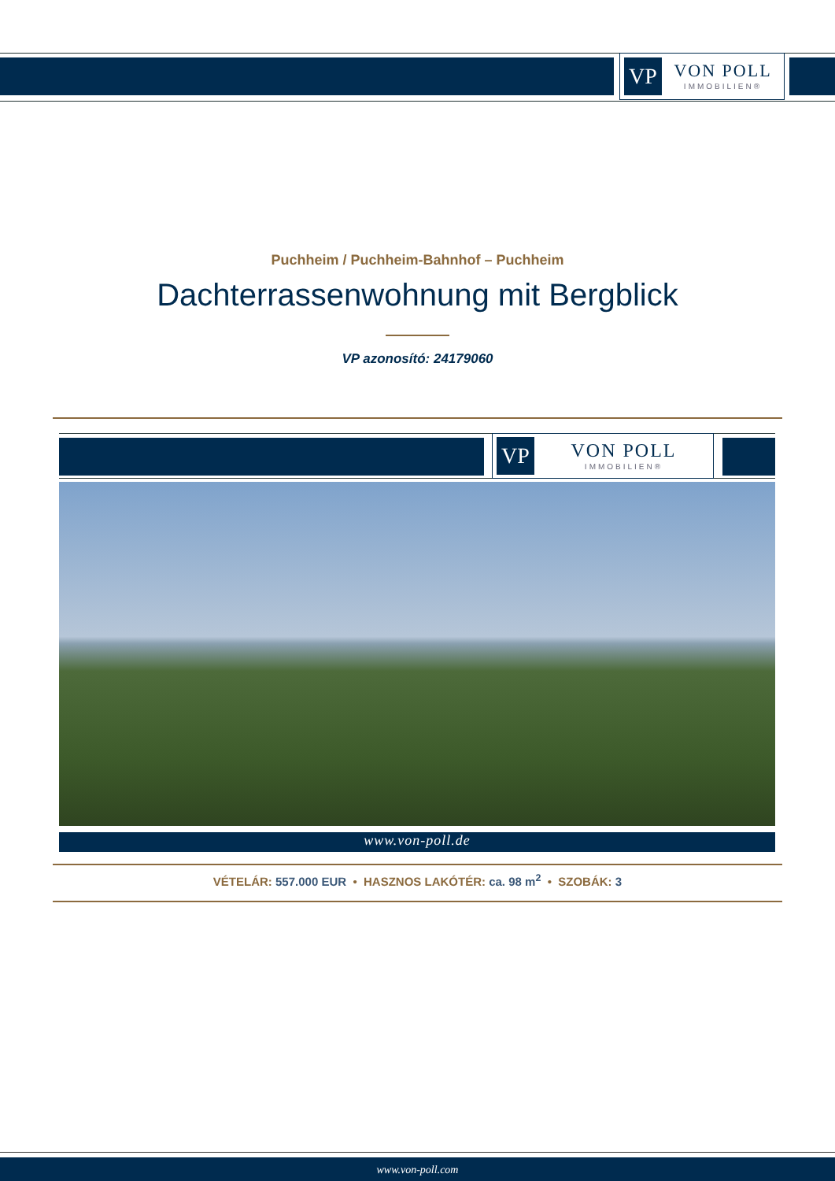VP
VON POLL
IMMOBILIEN®
Puchheim / Puchheim-Bahnhof – Puchheim
Dachterrassenwohnung mit Bergblick
VP azonosító: 24179060
VP
VON POLL
IMMOBILIEN®
www.von-poll.de
VÉTELÁR: 557.000 EUR • HASZNOS LAKÓTÉR: ca. 98 m<sup>2</sup> • SZOBÁK: 3
www.von-poll.com